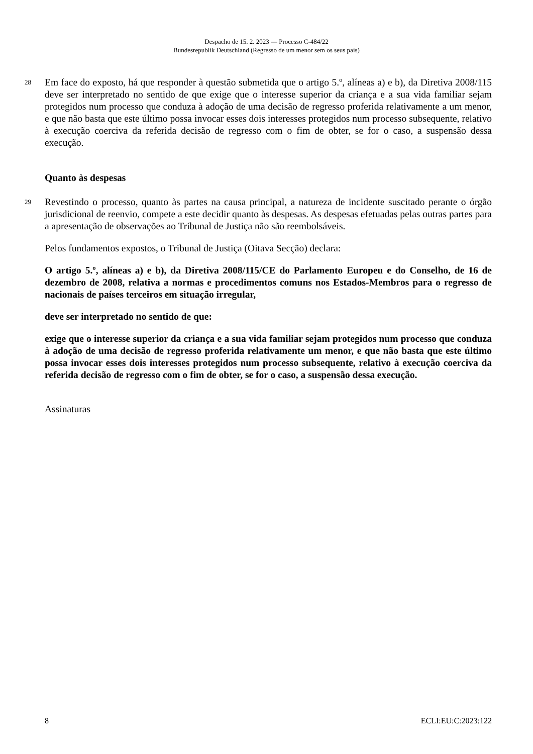Despacho de 15. 2. 2023 — Processo C-484/22
Bundesrepublik Deutschland (Regresso de um menor sem os seus pais)
28
Em face do exposto, há que responder à questão submetida que o artigo 5.º, alíneas a) e b), da Diretiva 2008/115 deve ser interpretado no sentido de que exige que o interesse superior da criança e a sua vida familiar sejam protegidos num processo que conduza à adoção de uma decisão de regresso proferida relativamente a um menor, e que não basta que este último possa invocar esses dois interesses protegidos num processo subsequente, relativo à execução coerciva da referida decisão de regresso com o fim de obter, se for o caso, a suspensão dessa execução.
Quanto às despesas
29
Revestindo o processo, quanto às partes na causa principal, a natureza de incidente suscitado perante o órgão jurisdicional de reenvio, compete a este decidir quanto às despesas. As despesas efetuadas pelas outras partes para a apresentação de observações ao Tribunal de Justiça não são reembolsáveis.
Pelos fundamentos expostos, o Tribunal de Justiça (Oitava Secção) declara:
O artigo 5.º, alíneas a) e b), da Diretiva 2008/115/CE do Parlamento Europeu e do Conselho, de 16 de dezembro de 2008, relativa a normas e procedimentos comuns nos Estados-Membros para o regresso de nacionais de países terceiros em situação irregular,
deve ser interpretado no sentido de que:
exige que o interesse superior da criança e a sua vida familiar sejam protegidos num processo que conduza à adoção de uma decisão de regresso proferida relativamente um menor, e que não basta que este último possa invocar esses dois interesses protegidos num processo subsequente, relativo à execução coerciva da referida decisão de regresso com o fim de obter, se for o caso, a suspensão dessa execução.
Assinaturas
8 ECLI:EU:C:2023:122